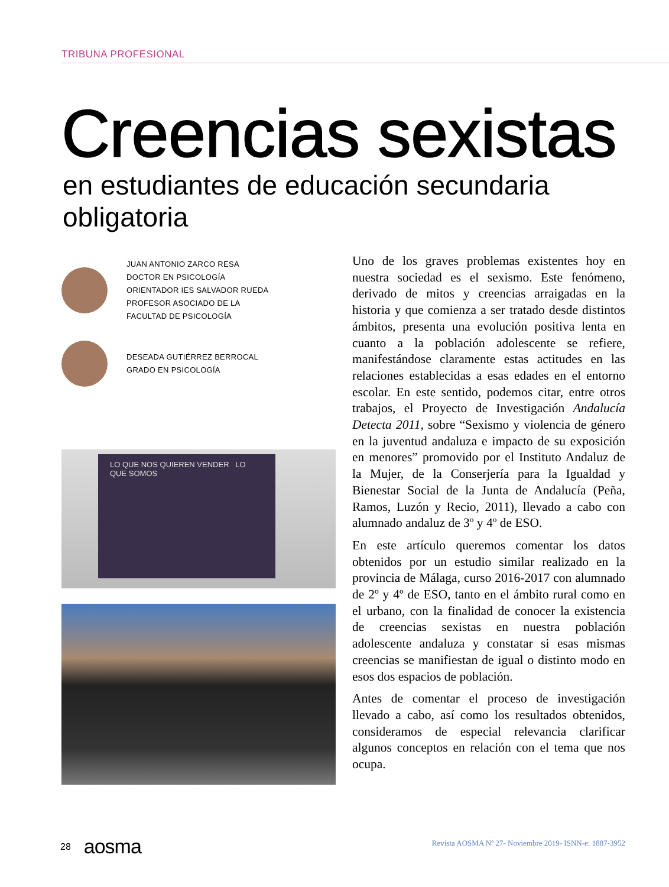TRIBUNA PROFESIONAL
Creencias sexistas
en estudiantes de educación secundaria obligatoria
JUAN ANTONIO ZARCO RESA
DOCTOR EN PSICOLOGÍA
ORIENTADOR IES SALVADOR RUEDA
PROFESOR ASOCIADO DE LA
FACULTAD DE PSICOLOGÍA
DESEADA GUTIÉRREZ BERROCAL
GRADO EN PSICOLOGÍA
LO QUE NOS QUIEREN VENDER LO QUE SOMOS
Uno de los graves problemas existentes hoy en nuestra sociedad es el sexismo. Este fenómeno, derivado de mitos y creencias arraigadas en la historia y que comienza a ser tratado desde distintos ámbitos, presenta una evolución positiva lenta en cuanto a la población adolescente se refiere, manifestándose claramente estas actitudes en las relaciones establecidas a esas edades en el entorno escolar. En este sentido, podemos citar, entre otros trabajos, el Proyecto de Investigación Andalucía Detecta 2011, sobre “Sexismo y violencia de género en la juventud andaluza e impacto de su exposición en menores” promovido por el Instituto Andaluz de la Mujer, de la Conserjería para la Igualdad y Bienestar Social de la Junta de Andalucía (Peña, Ramos, Luzón y Recio, 2011), llevado a cabo con alumnado andaluz de 3º y 4º de ESO.
En este artículo queremos comentar los datos obtenidos por un estudio similar realizado en la provincia de Málaga, curso 2016-2017 con alumnado de 2º y 4º de ESO, tanto en el ámbito rural como en el urbano, con la finalidad de conocer la existencia de creencias sexistas en nuestra población adolescente andaluza y constatar si esas mismas creencias se manifiestan de igual o distinto modo en esos dos espacios de población.
Antes de comentar el proceso de investigación llevado a cabo, así como los resultados obtenidos, consideramos de especial relevancia clarificar algunos conceptos en relación con el tema que nos ocupa.
28 aosma
Revista AOSMA Nº 27- Noviembre 2019- ISNN-e: 1887-3952